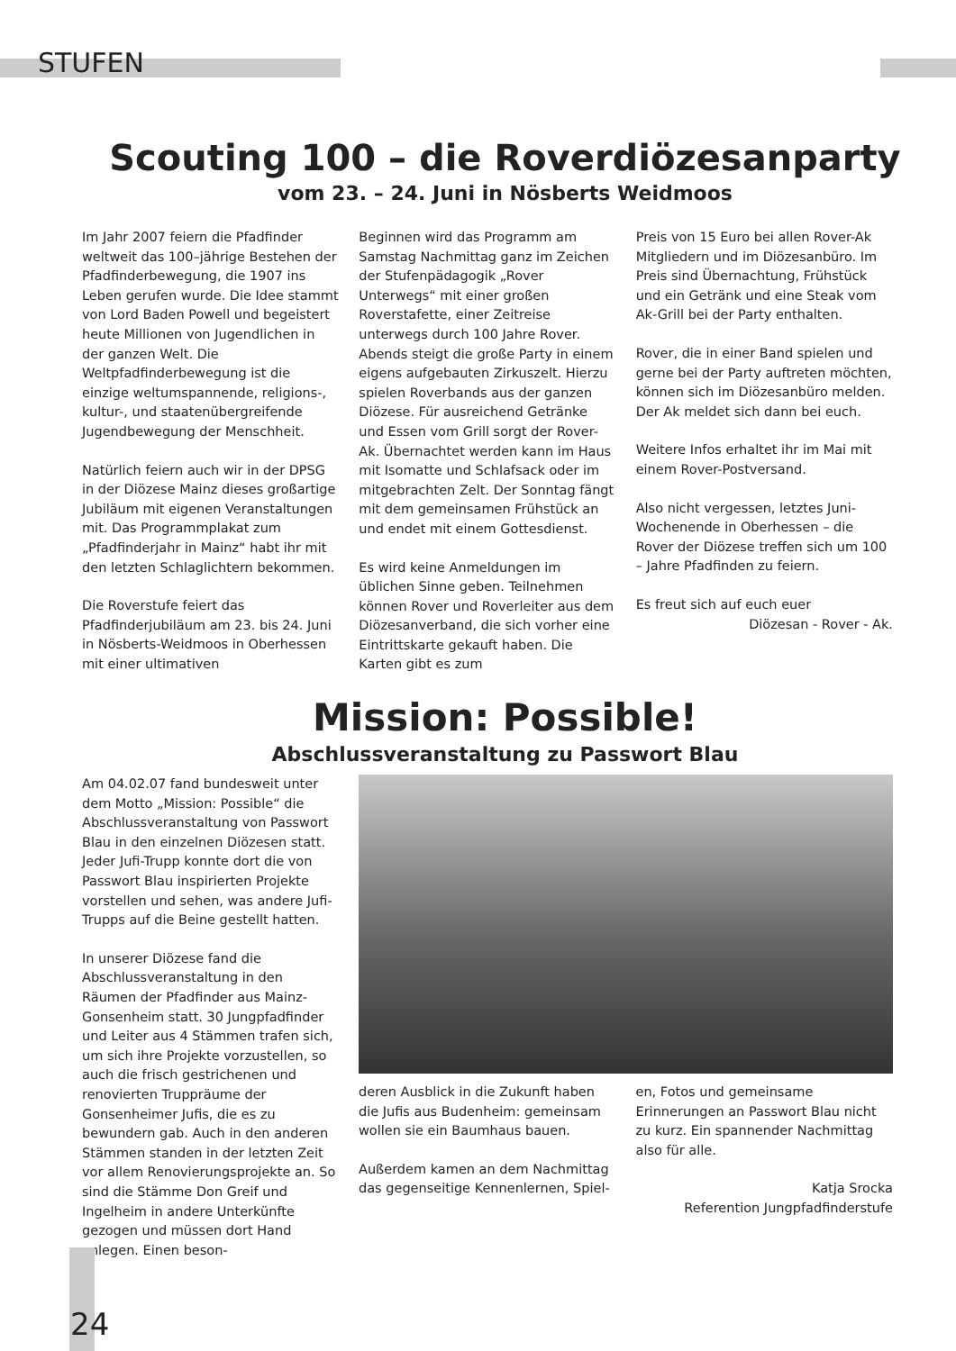STUFEN
Scouting 100 – die Roverdiözesanparty
vom 23. – 24. Juni in Nösberts Weidmoos
Im Jahr 2007 feiern die Pfadfinder weltweit das 100–jährige Bestehen der Pfadfinderbewegung, die 1907 ins Leben gerufen wurde. Die Idee stammt von Lord Baden Powell und begeistert heute Millionen von Jugendlichen in der ganzen Welt. Die Weltpfadfinderbewegung ist die einzige weltumspannende, religions-, kultur-, und staatenübergreifende Jugendbewegung der Menschheit.
Natürlich feiern auch wir in der DPSG in der Diözese Mainz dieses großartige Jubiläum mit eigenen Veranstaltungen mit. Das Programmplakat zum „Pfadfinderjahr in Mainz“ habt ihr mit den letzten Schlaglichtern bekommen.
Die Roverstufe feiert das Pfadfinderjubiläum am 23. bis 24. Juni in Nösberts-Weidmoos in Oberhessen mit einer ultimativen
Beginnen wird das Programm am Samstag Nachmittag ganz im Zeichen der Stufenpädagogik „Rover Unterwegs“ mit einer großen Roverstafette, einer Zeitreise unterwegs durch 100 Jahre Rover. Abends steigt die große Party in einem eigens aufgebauten Zirkuszelt. Hierzu spielen Roverbands aus der ganzen Diözese. Für ausreichend Getränke und Essen vom Grill sorgt der Rover-Ak. Übernachtet werden kann im Haus mit Isomatte und Schlafsack oder im mitgebrachten Zelt. Der Sonntag fängt mit dem gemeinsamen Frühstück an und endet mit einem Gottesdienst.
Es wird keine Anmeldungen im üblichen Sinne geben. Teilnehmen können Rover und Roverleiter aus dem Diözesanverband, die sich vorher eine Eintrittskarte gekauft haben. Die Karten gibt es zum
Preis von 15 Euro bei allen Rover-Ak Mitgliedern und im Diözesanbüro. Im Preis sind Übernachtung, Frühstück und ein Getränk und eine Steak vom Ak-Grill bei der Party enthalten.
Rover, die in einer Band spielen und gerne bei der Party auftreten möchten, können sich im Diözesanbüro melden. Der Ak meldet sich dann bei euch.
Weitere Infos erhaltet ihr im Mai mit einem Rover-Postversand.
Also nicht vergessen, letztes Juni-Wochenende in Oberhessen – die Rover der Diözese treffen sich um 100 – Jahre Pfadfinden zu feiern.
Es freut sich auf euch euer
Diözesan - Rover - Ak.
Mission: Possible!
Abschlussveranstaltung zu Passwort Blau
Am 04.02.07 fand bundesweit unter dem Motto „Mission: Possible“ die Abschlussveranstaltung von Passwort Blau in den einzelnen Diözesen statt. Jeder Jufi-Trupp konnte dort die von Passwort Blau inspirierten Projekte vorstellen und sehen, was andere Jufi-Trupps auf die Beine gestellt hatten.
In unserer Diözese fand die Abschlussveranstaltung in den Räumen der Pfadfinder aus Mainz-Gonsenheim statt. 30 Jungpfadfinder und Leiter aus 4 Stämmen trafen sich, um sich ihre Projekte vorzustellen, so auch die frisch gestrichenen und renovierten Truppräume der Gonsenheimer Jufis, die es zu bewundern gab. Auch in den anderen Stämmen standen in der letzten Zeit vor allem Renovierungsprojekte an. So sind die Stämme Don Greif und Ingelheim in andere Unterkünfte gezogen und müssen dort Hand anlegen. Einen beson-
deren Ausblick in die Zukunft haben die Jufis aus Budenheim: gemeinsam wollen sie ein Baumhaus bauen.
Außerdem kamen an dem Nachmittag das gegenseitige Kennenlernen, Spiel-
en, Fotos und gemeinsame Erinnerungen an Passwort Blau nicht zu kurz. Ein spannender Nachmittag also für alle.
Katja Srocka
Referention Jungpfadfinderstufe
24